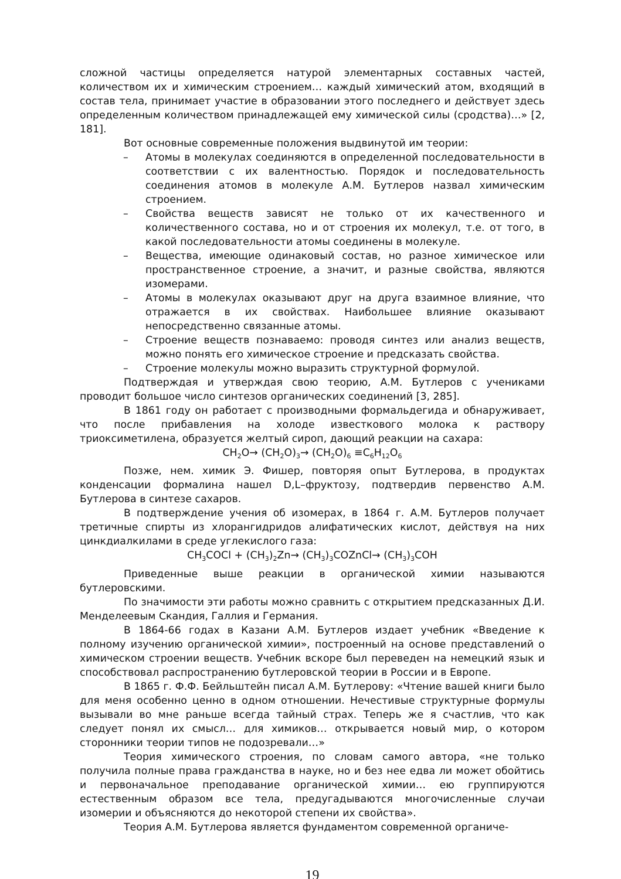сложной частицы определяется натурой элементарных составных частей, количеством их и химическим строением… каждый химический атом, входящий в состав тела, принимает участие в образовании этого последнего и действует здесь определенным количеством принадлежащей ему химической силы (сродства)…» [2, 181].
Вот основные современные положения выдвинутой им теории:
– Атомы в молекулах соединяются в определенной последовательности в соответствии с их валентностью. Порядок и последовательность соединения атомов в молекуле А.М. Бутлеров назвал химическим строением.
– Свойства веществ зависят не только от их качественного и количественного состава, но и от строения их молекул, т.е. от того, в какой последовательности атомы соединены в молекуле.
– Вещества, имеющие одинаковый состав, но разное химическое или пространственное строение, а значит, и разные свойства, являются изомерами.
– Атомы в молекулах оказывают друг на друга взаимное влияние, что отражается в их свойствах. Наибольшее влияние оказывают непосредственно связанные атомы.
– Строение веществ познаваемо: проводя синтез или анализ веществ, можно понять его химическое строение и предсказать свойства.
– Строение молекулы можно выразить структурной формулой.
Подтверждая и утверждая свою теорию, А.М. Бутлеров с учениками проводит большое число синтезов органических соединений [3, 285].
В 1861 году он работает с производными формальдегида и обнаруживает, что после прибавления на холоде известкового молока к раствору триоксиметилена, образуется желтый сироп, дающий реакции на сахара:
CH<sub>2</sub>O→ (CH<sub>2</sub>O)<sub>3</sub>→ (CH<sub>2</sub>O)<sub>6</sub> ≡C<sub>6</sub>H<sub>12</sub>O<sub>6</sub>
Позже, нем. химик Э. Фишер, повторяя опыт Бутлерова, в продуктах конденсации формалина нашел D,L–фруктозу, подтвердив первенство А.М. Бутлерова в синтезе сахаров.
В подтверждение учения об изомерах, в 1864 г. А.М. Бутлеров получает третичные спирты из хлорангидридов алифатических кислот, действуя на них цинкдиалкилами в среде углекислого газа:
CH<sub>3</sub>COCl + (CH<sub>3</sub>)<sub>2</sub>Zn→ (CH<sub>3</sub>)<sub>3</sub>COZnCl→ (CH<sub>3</sub>)<sub>3</sub>COH
Приведенные выше реакции в органической химии называются бутлеровскими.
По значимости эти работы можно сравнить с открытием предсказанных Д.И. Менделеевым Скандия, Галлия и Германия.
В 1864-66 годах в Казани А.М. Бутлеров издает учебник «Введение к полному изучению органической химии», построенный на основе представлений о химическом строении веществ. Учебник вскоре был переведен на немецкий язык и способствовал распространению бутлеровской теории в России и в Европе.
В 1865 г. Ф.Ф. Бейльштейн писал А.М. Бутлерову: «Чтение вашей книги было для меня особенно ценно в одном отношении. Нечестивые структурные формулы вызывали во мне раньше всегда тайный страх. Теперь же я счастлив, что как следует понял их смысл… для химиков… открывается новый мир, о котором сторонники теории типов не подозревали…»
Теория химического строения, по словам самого автора, «не только получила полные права гражданства в науке, но и без нее едва ли может обойтись и первоначальное преподавание органической химии… ею группируются естественным образом все тела, предугадываются многочисленные случаи изомерии и объясняются до некоторой степени их свойства».
Теория А.М. Бутлерова является фундаментом современной органиче-
19